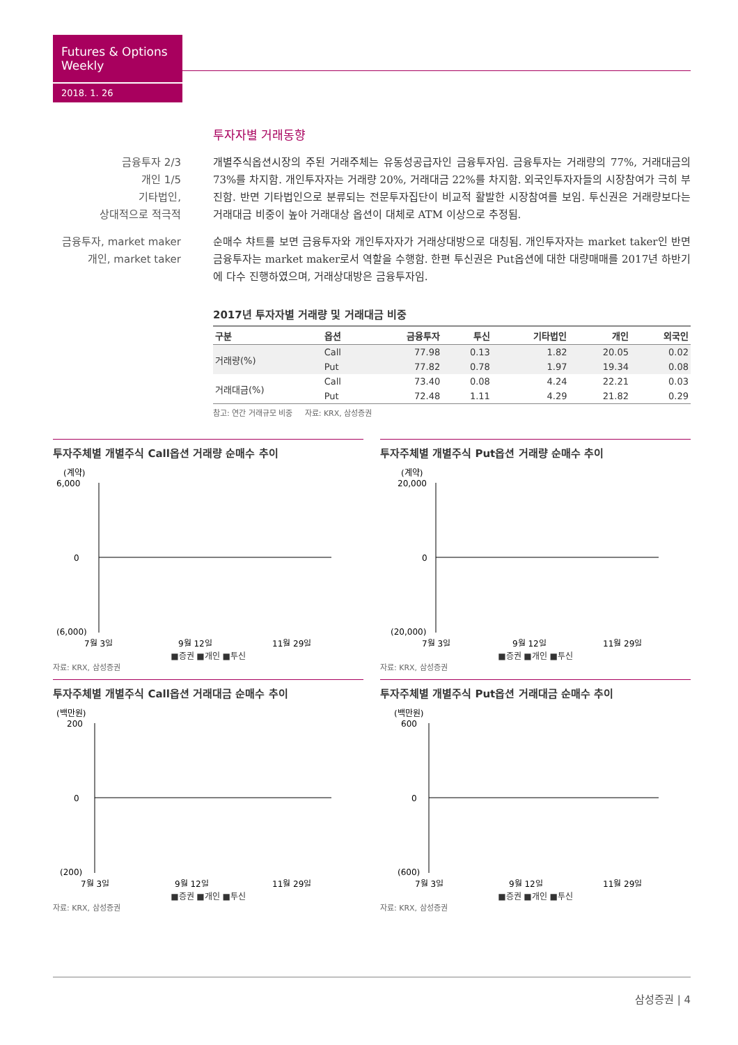Futures & Options Weekly
2018. 1. 26
투자자별 거래동향
금융투자 2/3
개인 1/5
기타법인,
상대적으로 적극적
개별주식옵션시장의 주된 거래주체는 유동성공급자인 금융투자임. 금융투자는 거래량의 77%, 거래대금의 73%를 차지함. 개인투자자는 거래량 20%, 거래대금 22%를 차지함. 외국인투자자들의 시장참여가 극히 부진함. 반면 기타법인으로 분류되는 전문투자집단이 비교적 활발한 시장참여를 보임. 투신권은 거래량보다는 거래대금 비중이 높아 거래대상 옵션이 대체로 ATM 이상으로 추정됨.
금융투자, market maker
개인, market taker
순매수 챠트를 보면 금융투자와 개인투자자가 거래상대방으로 대칭됨. 개인투자자는 market taker인 반면 금융투자는 market maker로서 역할을 수행함. 한편 투신권은 Put옵션에 대한 대량매매를 2017년 하반기에 다수 진행하였으며, 거래상대방은 금융투자임.
2017년 투자자별 거래량 및 거래대금 비중
| 구분 | 옵션 | 금융투자 | 투신 | 기타법인 | 개인 | 외국인 |
| --- | --- | --- | --- | --- | --- | --- |
| 거래량(%) | Call | 77.98 | 0.13 | 1.82 | 20.05 | 0.02 |
| | Put | 77.82 | 0.78 | 1.97 | 19.34 | 0.08 |
| 거래대금(%) | Call | 73.40 | 0.08 | 4.24 | 22.21 | 0.03 |
| | Put | 72.48 | 1.11 | 4.29 | 21.82 | 0.29 |
참고: 연간 거래규모 비중 자료: KRX, 삼성증권
투자주체별 개별주식 Call옵션 거래량 순매수 추이
(계약)
6,000
0
(6,000)
7월 3일
9월 12일
11월 29일
■증권 ■개인 ■투신
자료: KRX, 삼성증권
투자주체별 개별주식 Put옵션 거래량 순매수 추이
(계약)
20,000
0
(20,000)
7월 3일
9월 12일
11월 29일
■증권 ■개인 ■투신
자료: KRX, 삼성증권
투자주체별 개별주식 Call옵션 거래대금 순매수 추이
(백만원)
200
0
(200)
7월 3일
9월 12일
11월 29일
■증권 ■개인 ■투신
자료: KRX, 삼성증권
투자주체별 개별주식 Put옵션 거래대금 순매수 추이
(백만원)
600
0
(600)
7월 3일
9월 12일
11월 29일
■증권 ■개인 ■투신
자료: KRX, 삼성증권
삼성증권 | 4